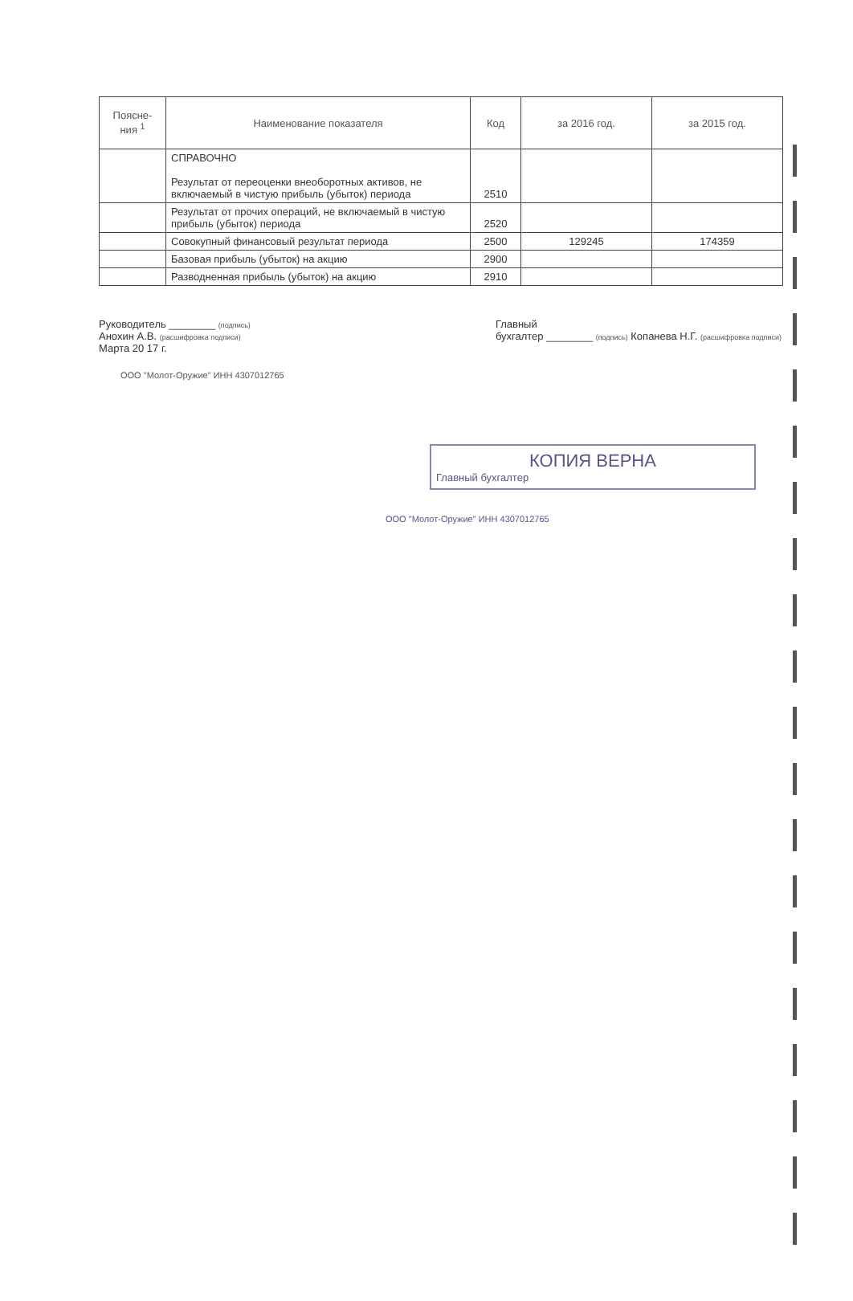| Поясне- ния <sup>1</sup> | Наименование показателя | Код | за 2016 год. | за 2015 год. |
| --- | --- | --- | --- | --- |
| | СПРАВОЧНО Результат от переоценки внеоборотных активов, не включаемый в чистую прибыль (убыток) периода | 2510 | | |
| | Результат от прочих операций, не включаемый в чистую прибыль (убыток) периода | 2520 | | |
| | Совокупный финансовый результат периода | 2500 | 129245 | 174359 |
| | Базовая прибыль (убыток) на акцию | 2900 | | |
| | Разводненная прибыль (убыток) на акцию | 2910 | | |
Руководитель ________ (подпись)
Анохин А.В. (расшифровка подписи)
Марта 20 17 г.
Главный
бухгалтер ________ (подпись) Копанева Н.Г. (расшифровка подписи)
ООО "Молот-Оружие" ИНН 4307012765
КОПИЯ ВЕРНА
Главный бухгалтер
ООО "Молот-Оружие" ИНН 4307012765